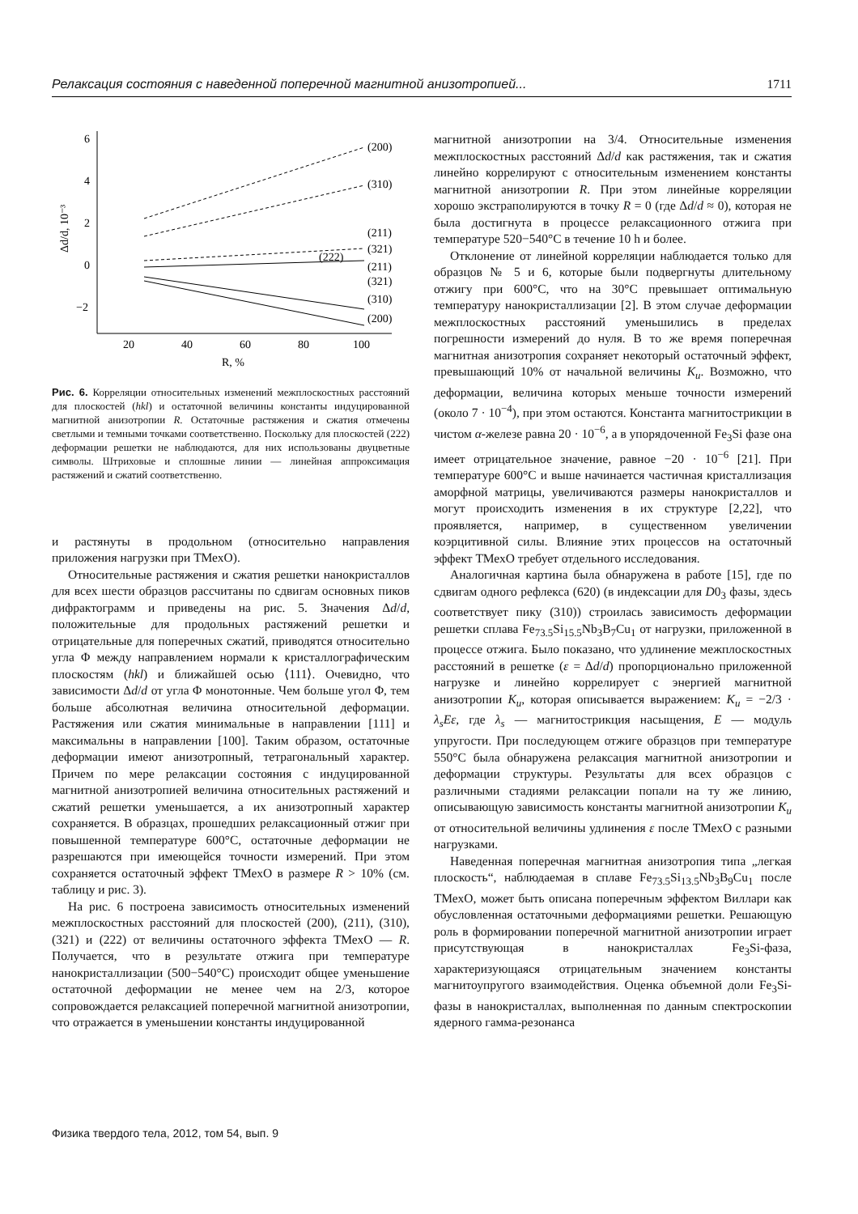Релаксация состояния с наведенной поперечной магнитной анизотропией... 1711
6
4
2
0
−2
20
40
60
80
100
R, %
Δd/d, 10⁻³
(200)
(310)
(211)
(321)
(222)
(211)
(321)
(310)
(200)
Рис. 6. Корреляции относительных изменений межплоскостных расстояний для плоскостей (hkl) и остаточной величины константы индуцированной магнитной анизотропии R. Остаточные растяжения и сжатия отмечены светлыми и темными точками соответственно. Поскольку для плоскостей (222) деформации решетки не наблюдаются, для них использованы двуцветные символы. Штриховые и сплошные линии — линейная аппроксимация растяжений и сжатий соответственно.
и растянуты в продольном (относительно направления приложения нагрузки при ТМехО).
Относительные растяжения и сжатия решетки нанокристаллов для всех шести образцов рассчитаны по сдвигам основных пиков дифрактограмм и приведены на рис. 5. Значения Δd/d, положительные для продольных растяжений решетки и отрицательные для поперечных сжатий, приводятся относительно угла Φ между направлением нормали к кристаллографическим плоскостям (hkl) и ближайшей осью ⟨111⟩. Очевидно, что зависимости Δd/d от угла Φ монотонные. Чем больше угол Φ, тем больше абсолютная величина относительной деформации. Растяжения или сжатия минимальные в направлении [111] и максимальны в направлении [100]. Таким образом, остаточные деформации имеют анизотропный, тетрагональный характер. Причем по мере релаксации состояния с индуцированной магнитной анизотропией величина относительных растяжений и сжатий решетки уменьшается, а их анизотропный характер сохраняется. В образцах, прошедших релаксационный отжиг при повышенной температуре 600°C, остаточные деформации не разрешаются при имеющейся точности измерений. При этом сохраняется остаточный эффект ТМехО в размере R > 10% (см. таблицу и рис. 3).
На рис. 6 построена зависимость относительных изменений межплоскостных расстояний для плоскостей (200), (211), (310), (321) и (222) от величины остаточного эффекта ТМехО — R. Получается, что в результате отжига при температуре нанокристаллизации (500−540°C) происходит общее уменьшение остаточной деформации не менее чем на 2/3, которое сопровождается релаксацией поперечной магнитной анизотропии, что отражается в уменьшении константы индуцированной
магнитной анизотропии на 3/4. Относительные изменения межплоскостных расстояний Δd/d как растяжения, так и сжатия линейно коррелируют с относительным изменением константы магнитной анизотропии R. При этом линейные корреляции хорошо экстраполируются в точку R = 0 (где Δd/d ≈ 0), которая не была достигнута в процессе релаксационного отжига при температуре 520−540°C в течение 10 h и более.
Отклонение от линейной корреляции наблюдается только для образцов № 5 и 6, которые были подвергнуты длительному отжигу при 600°C, что на 30°C превышает оптимальную температуру нанокристаллизации [2]. В этом случае деформации межплоскостных расстояний уменьшились в пределах погрешности измерений до нуля. В то же время поперечная магнитная анизотропия сохраняет некоторый остаточный эффект, превышающий 10% от начальной величины K<sub>u</sub>. Возможно, что деформации, величина которых меньше точности измерений (около 7 · 10<sup>−4</sup>), при этом остаются. Константа магнитострикции в чистом α-железе равна 20 · 10<sup>−6</sup>, а в упорядоченной Fe<sub>3</sub>Si фазе она имеет отрицательное значение, равное −20 · 10<sup>−6</sup> [21]. При температуре 600°C и выше начинается частичная кристаллизация аморфной матрицы, увеличиваются размеры нанокристаллов и могут происходить изменения в их структуре [2,22], что проявляется, например, в существенном увеличении коэрцитивной силы. Влияние этих процессов на остаточный эффект ТМехО требует отдельного исследования.
Аналогичная картина была обнаружена в работе [15], где по сдвигам одного рефлекса (620) (в индексации для D0<sub>3</sub> фазы, здесь соответствует пику (310)) строилась зависимость деформации решетки сплава Fe<sub>73.5</sub>Si<sub>15.5</sub>Nb<sub>3</sub>B<sub>7</sub>Cu<sub>1</sub> от нагрузки, приложенной в процессе отжига. Было показано, что удлинение межплоскостных расстояний в решетке (ε = Δd/d) пропорционально приложенной нагрузке и линейно коррелирует с энергией магнитной анизотропии K<sub>u</sub>, которая описывается выражением: K<sub>u</sub> = −2/3 · λ<sub>s</sub>Eε, где λ<sub>s</sub> — магнитострикция насыщения, E — модуль упругости. При последующем отжиге образцов при температуре 550°C была обнаружена релаксация магнитной анизотропии и деформации структуры. Результаты для всех образцов с различными стадиями релаксации попали на ту же линию, описывающую зависимость константы магнитной анизотропии K<sub>u</sub> от относительной величины удлинения ε после ТМехО с разными нагрузками.
Наведенная поперечная магнитная анизотропия типа „легкая плоскость“, наблюдаемая в сплаве Fe<sub>73.5</sub>Si<sub>13.5</sub>Nb<sub>3</sub>B<sub>9</sub>Cu<sub>1</sub> после ТМехО, может быть описана поперечным эффектом Виллари как обусловленная остаточными деформациями решетки. Решающую роль в формировании поперечной магнитной анизотропии играет присутствующая в нанокристаллах Fe<sub>3</sub>Si-фаза, характеризующаяся отрицательным значением константы магнитоупругого взаимодействия. Оценка объемной доли Fe<sub>3</sub>Si-фазы в нанокристаллах, выполненная по данным спектроскопии ядерного гамма-резонанса
Физика твердого тела, 2012, том 54, вып. 9